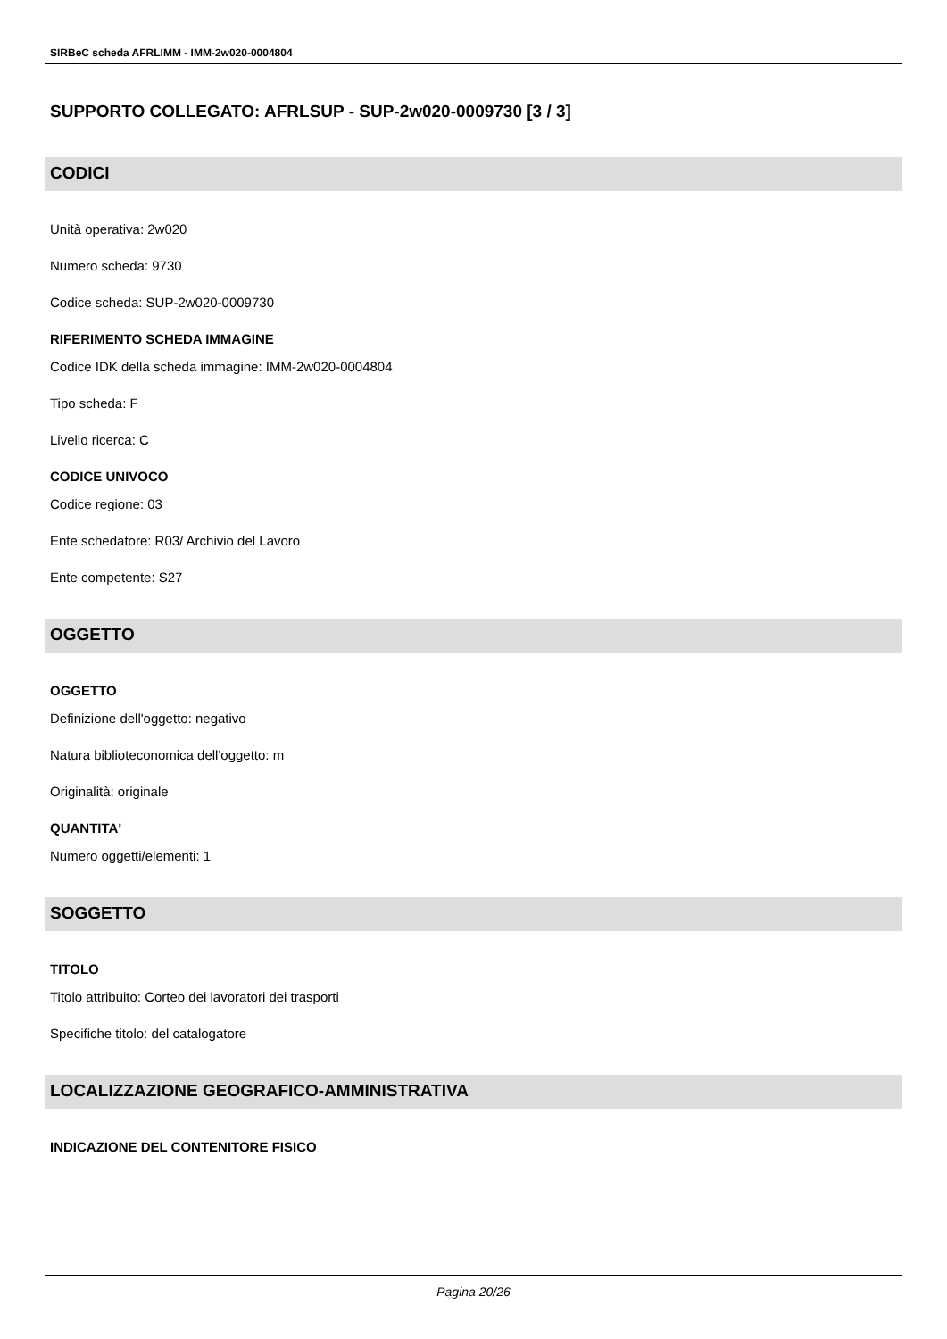SIRBeC scheda AFRLIMM - IMM-2w020-0004804
SUPPORTO COLLEGATO: AFRLSUP - SUP-2w020-0009730 [3 / 3]
CODICI
Unità operativa: 2w020
Numero scheda: 9730
Codice scheda: SUP-2w020-0009730
RIFERIMENTO SCHEDA IMMAGINE
Codice IDK della scheda immagine: IMM-2w020-0004804
Tipo scheda: F
Livello ricerca: C
CODICE UNIVOCO
Codice regione: 03
Ente schedatore: R03/ Archivio del Lavoro
Ente competente: S27
OGGETTO
OGGETTO
Definizione dell'oggetto: negativo
Natura biblioteconomica dell'oggetto: m
Originalità: originale
QUANTITA'
Numero oggetti/elementi: 1
SOGGETTO
TITOLO
Titolo attribuito: Corteo dei lavoratori dei trasporti
Specifiche titolo: del catalogatore
LOCALIZZAZIONE GEOGRAFICO-AMMINISTRATIVA
INDICAZIONE DEL CONTENITORE FISICO
Pagina 20/26